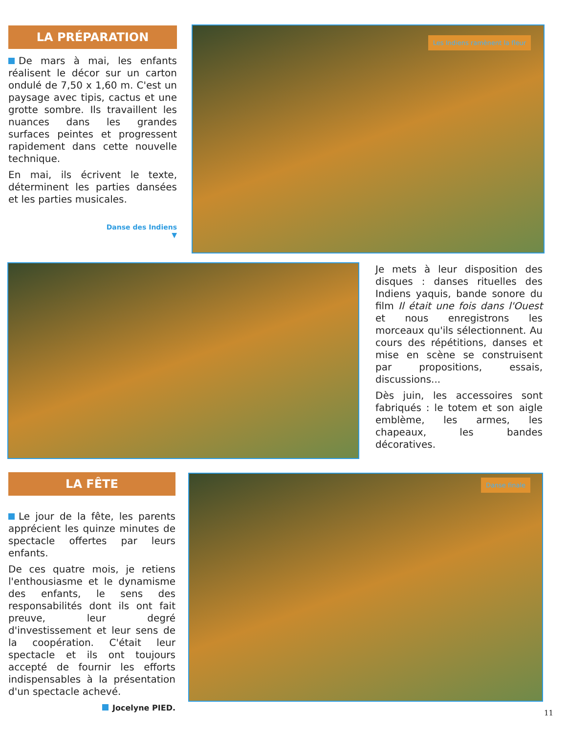LA PRÉPARATION
De mars à mai, les enfants réalisent le décor sur un carton ondulé de 7,50 x 1,60 m. C'est un paysage avec tipis, cactus et une grotte sombre. Ils travaillent les nuances dans les grandes surfaces peintes et progressent rapidement dans cette nouvelle technique.
En mai, ils écrivent le texte, déterminent les parties dansées et les parties musicales.
Danse des Indiens
▼
Les Indiens ramènent la fleur
Je mets à leur disposition des disques : danses rituelles des Indiens yaquis, bande sonore du film Il était une fois dans l'Ouest et nous enregistrons les morceaux qu'ils sélectionnent. Au cours des répétitions, danses et mise en scène se construisent par propositions, essais, discussions...
Dès juin, les accessoires sont fabriqués : le totem et son aigle emblème, les armes, les chapeaux, les bandes décoratives.
LA FÊTE
Le jour de la fête, les parents apprécient les quinze minutes de spectacle offertes par leurs enfants.
De ces quatre mois, je retiens l'enthousiasme et le dynamisme des enfants, le sens des responsabilités dont ils ont fait preuve, leur degré d'investissement et leur sens de la coopération. C'était leur spectacle et ils ont toujours accepté de fournir les efforts indispensables à la présentation d'un spectacle achevé.
Jocelyne PIED.
Danse finale
11